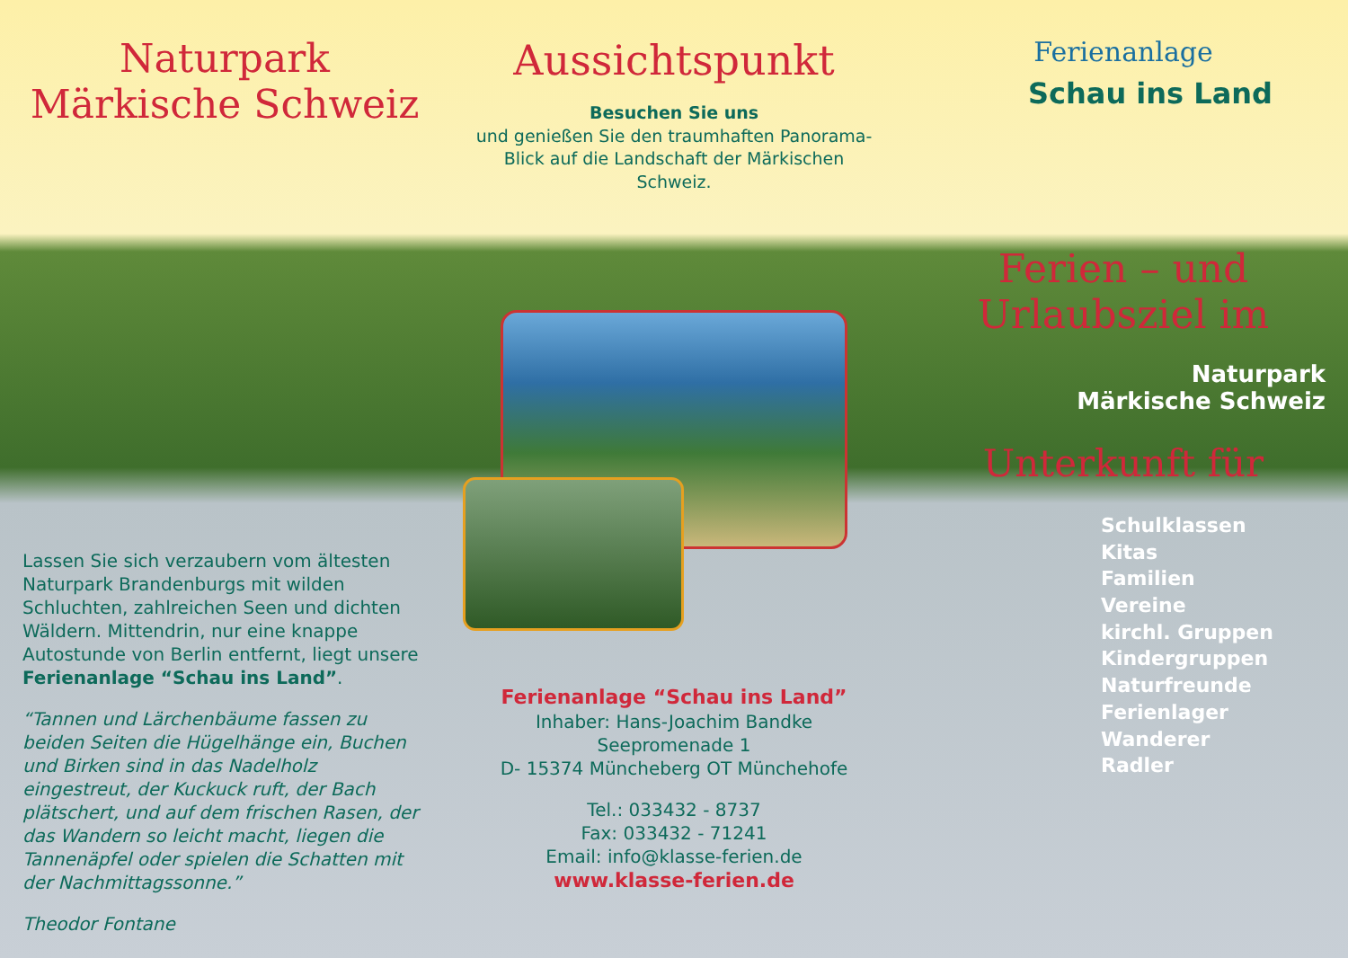Naturpark
Märkische Schweiz
Lassen Sie sich verzaubern vom ältesten Naturpark Brandenburgs mit wilden Schluchten, zahlreichen Seen und dichten Wäldern. Mittendrin, nur eine knappe Autostunde von Berlin entfernt, liegt unsere Ferienanlage “Schau ins Land”.
“Tannen und Lärchenbäume fassen zu beiden Seiten die Hügelhänge ein, Buchen und Birken sind in das Nadelholz eingestreut, der Kuckuck ruft, der Bach plätschert, und auf dem frischen Rasen, der das Wandern so leicht macht, liegen die Tannenäpfel oder spielen die Schatten mit der Nachmittagssonne.”
Theodor Fontane
Aussichtspunkt
Besuchen Sie uns
und genießen Sie den traumhaften Panorama-Blick auf die Landschaft der Märkischen Schweiz.
Ferienanlage “Schau ins Land”
Inhaber: Hans-Joachim Bandke
Seepromenade 1
D- 15374 Müncheberg OT Münchehofe
Tel.: 033432 - 8737
Fax: 033432 - 71241
Email: info@klasse-ferien.de
www.klasse-ferien.de
Ferienanlage
Schau ins Land
Ferien – und
Urlaubsziel im
Naturpark
Märkische Schweiz
Unterkunft für
Schulklassen
Kitas
Familien
Vereine
kirchl. Gruppen
Kindergruppen
Naturfreunde
Ferienlager
Wanderer
Radler